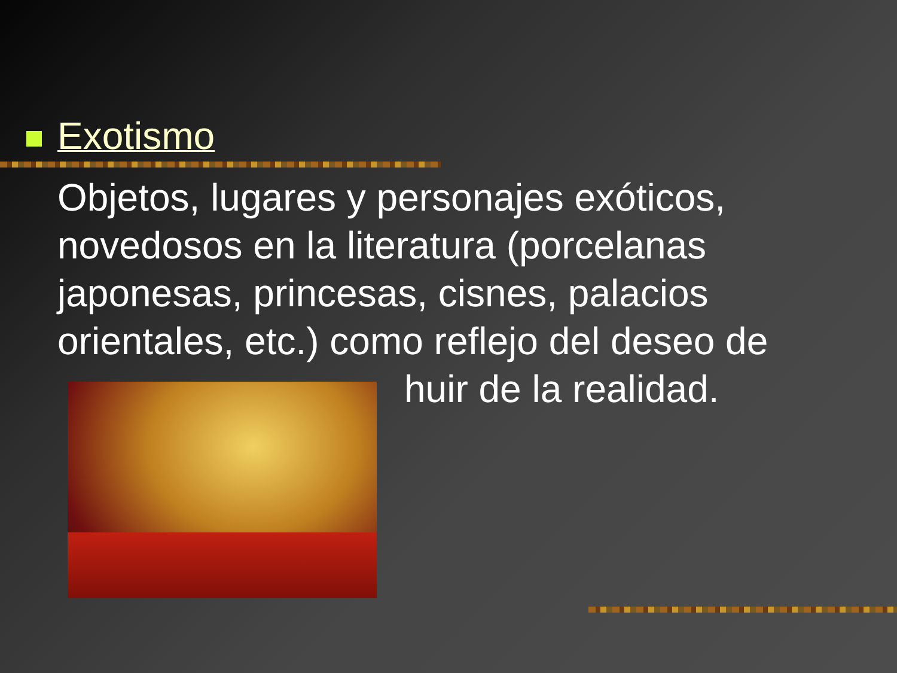Exotismo
Objetos, lugares y personajes exóticos, novedosos en la literatura (porcelanas japonesas, princesas, cisnes, palacios orientales, etc.) como reflejo del deseo de
huir de la realidad.